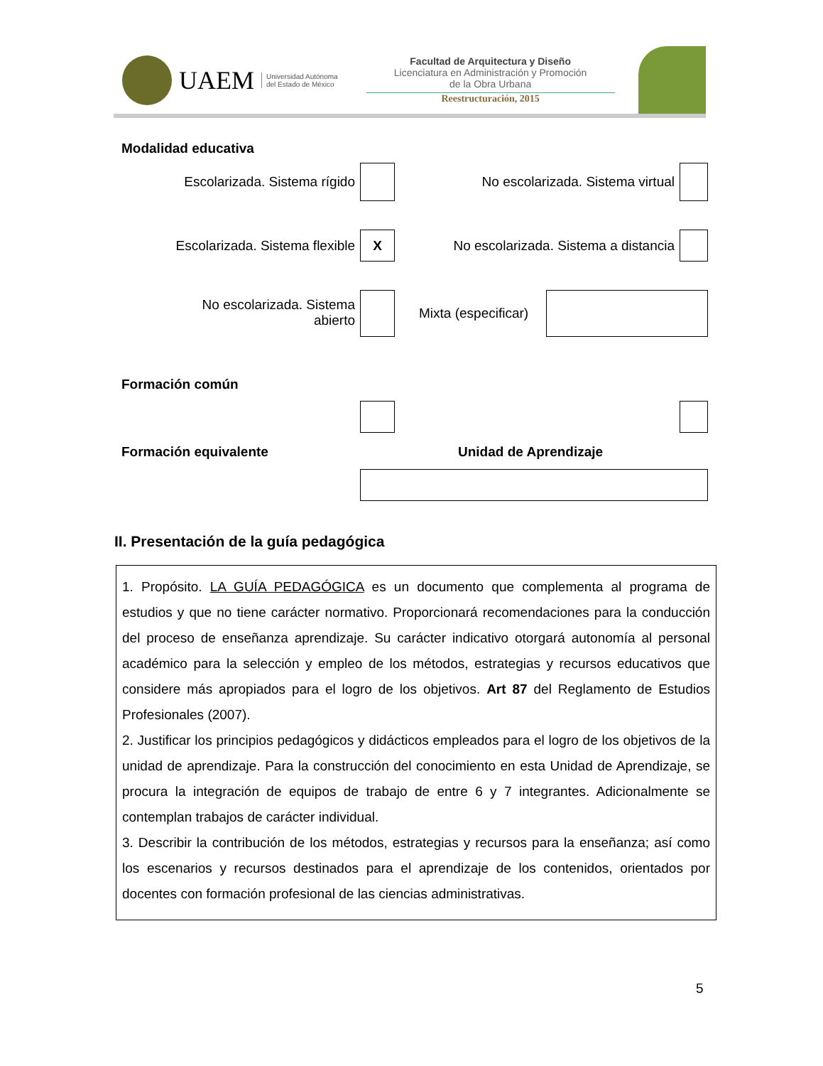UAEM
Universidad Autónoma
del Estado de México
Facultad de Arquitectura y Diseño
Licenciatura en Administración y Promoción
de la Obra Urbana
Reestructuración, 2015
Modalidad educativa
Escolarizada. Sistema rígido
No escolarizada. Sistema virtual
Escolarizada. Sistema flexible
X
No escolarizada. Sistema a distancia
No escolarizada. Sistema
abierto
Mixta (especificar)
Formación común
Formación equivalente Unidad de Aprendizaje
II. Presentación de la guía pedagógica
1. Propósito. LA GUÍA PEDAGÓGICA es un documento que complementa al programa de estudios y que no tiene carácter normativo. Proporcionará recomendaciones para la conducción del proceso de enseñanza aprendizaje. Su carácter indicativo otorgará autonomía al personal académico para la selección y empleo de los métodos, estrategias y recursos educativos que considere más apropiados para el logro de los objetivos. Art 87 del Reglamento de Estudios Profesionales (2007).
2. Justificar los principios pedagógicos y didácticos empleados para el logro de los objetivos de la unidad de aprendizaje. Para la construcción del conocimiento en esta Unidad de Aprendizaje, se procura la integración de equipos de trabajo de entre 6 y 7 integrantes. Adicionalmente se contemplan trabajos de carácter individual.
3. Describir la contribución de los métodos, estrategias y recursos para la enseñanza; así como los escenarios y recursos destinados para el aprendizaje de los contenidos, orientados por docentes con formación profesional de las ciencias administrativas.
5